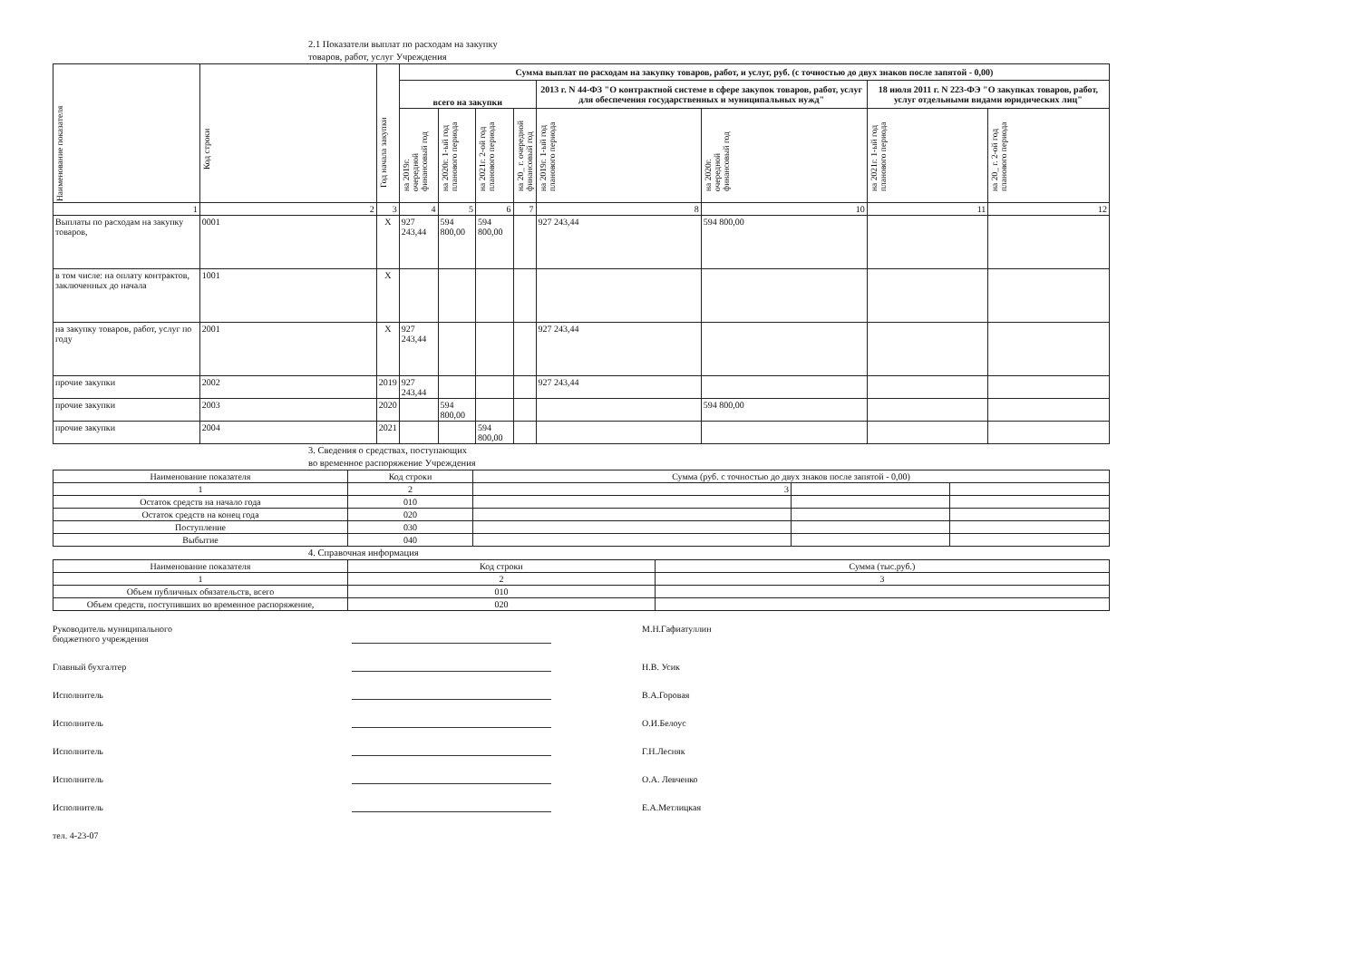2.1 Показатели выплат по расходам на закупку
товаров, работ, услуг Учреждения
| Наименование показателя | Код строки | Год начала закупки | Сумма выплат по расходам на закупку товаров, работ, и услуг, руб. (с точностью до двух знаков после запятой - 0,00) | | | | | | | |
| --- | --- | --- | --- | --- | --- | --- | --- | --- | --- | --- |
| | | | всего на закупки | | | | 2013 г. N 44-ФЗ "О контрактной системе в сфере закупок товаров, работ, услуг для обеспечения государственных и муниципальных нужд" | | 18 июля 2011 г. N 223-ФЭ "О закупках товаров, работ, услуг отдельными видами юридических лиц" | |
| | | | на 2019г. очередной финансовый год | на 2020г. 1-ый год планового периода | на 2021г. 2-ой год планового периода | на 20_ г. очередной финансовый год | на 2019г. 1-ый год планового периода | на 2020г. очередной финансовый год | на 2021г. 1-ый год планового периода | на 20_ г. 2-ой год планового периода |
| 1 | 2 | 3 | 4 | 5 | 6 | 7 | 8 | 10 | 11 | 12 |
| Выплаты по расходам на закупку товаров, | 0001 | X | 927 243,44 | 594 800,00 | 594 800,00 | | 927 243,44 | 594 800,00 | | |
| в том числе: на оплату контрактов, заключенных до начала | 1001 | X | | | | | | | | |
| на закупку товаров, работ, услуг по году | 2001 | X | 927 243,44 | | | | 927 243,44 | | | |
| прочие закупки | 2002 | 2019 | 927 243,44 | | | | 927 243,44 | | | |
| прочие закупки | 2003 | 2020 | | 594 800,00 | | | | 594 800,00 | | |
| прочие закупки | 2004 | 2021 | | | 594 800,00 | | | | | |
3. Сведения о средствах, поступающих
во временное распоряжение Учреждения
| Наименование показателя | Код строки | Сумма (руб. с точностью до двух знаков после запятой - 0,00) | | |
| 1 | 2 | 3 | | |
| Остаток средств на начало года | 010 | | | |
| Остаток средств на конец года | 020 | | | |
| Поступление | 030 | | | |
| Выбытие | 040 | | | |
4. Справочная информация
| Наименование показателя | Код строки | Сумма (тыс.руб.) |
| 1 | 2 | 3 |
| Объем публичных обязательств, всего | 010 | |
| Объем средств, поступивших во временное распоряжение, | 020 | |
Руководитель муниципального
бюджетного учреждения
М.Н.Гафиатуллин
Главный бухгалтер
Н.В. Усик
Исполнитель
В.А.Горовая
Исполнитель
О.И.Белоус
Исполнитель
Г.Н.Лесняк
Исполнитель
О.А. Левченко
Исполнитель
Е.А.Метлицкая
тел. 4-23-07